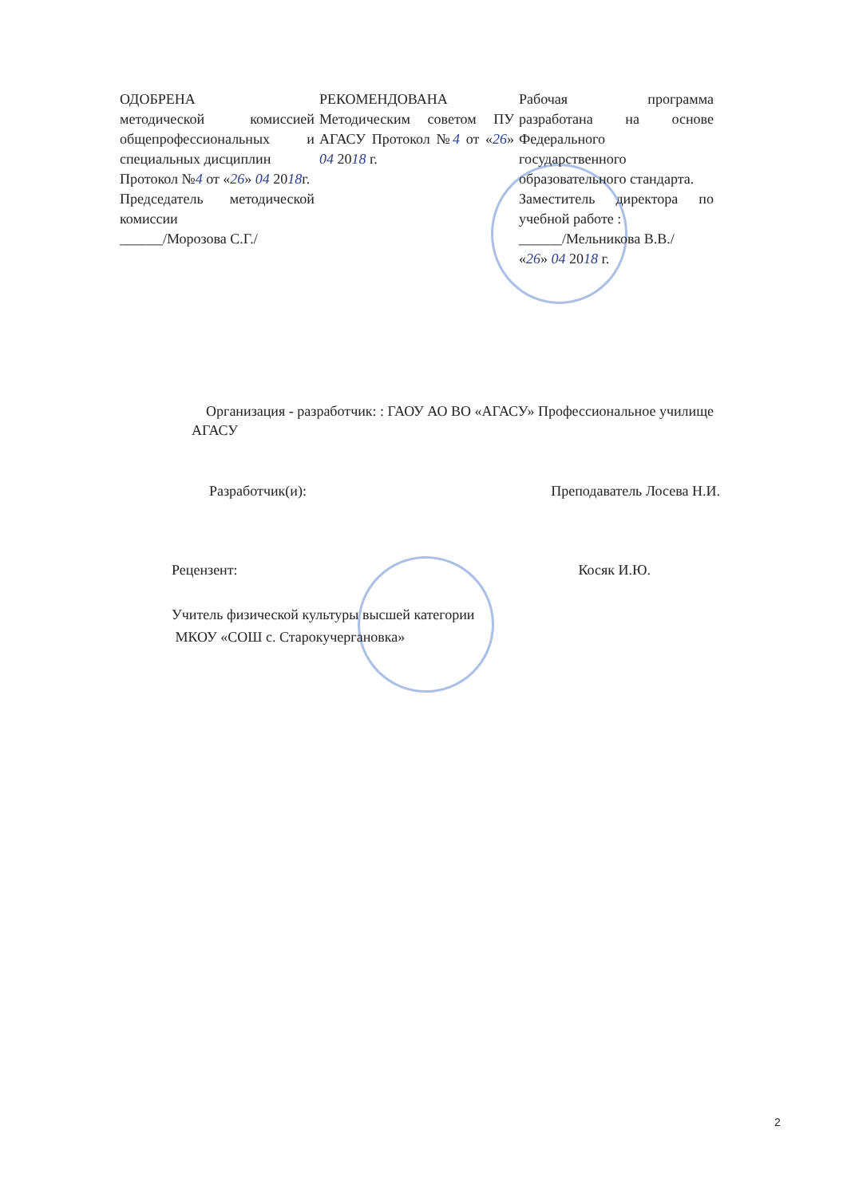ОДОБРЕНА
методической комиссией общепрофессиональных и специальных дисциплин
Протокол №4 от «26» 04 2018г.
Председатель методической комиссии
______/Морозова С.Г./
РЕКОМЕНДОВАНА
Методическим советом ПУ АГАСУ Протокол №4 от «26» 04 2018 г.
Рабочая программа разработана на основе Федерального государственного образовательного стандарта.
Заместитель директора по учебной работе :
______/Мельникова В.В./
«26» 04 2018 г.
Организация - разработчик: : ГАОУ АО ВО «АГАСУ» Профессиональное училище АГАСУ
Разработчик(и): Преподаватель Лосева Н.И.
Рецензент: Косяк И.Ю.
Учитель физической культуры высшей категории
МКОУ «СОШ с. Старокучергановка»
2